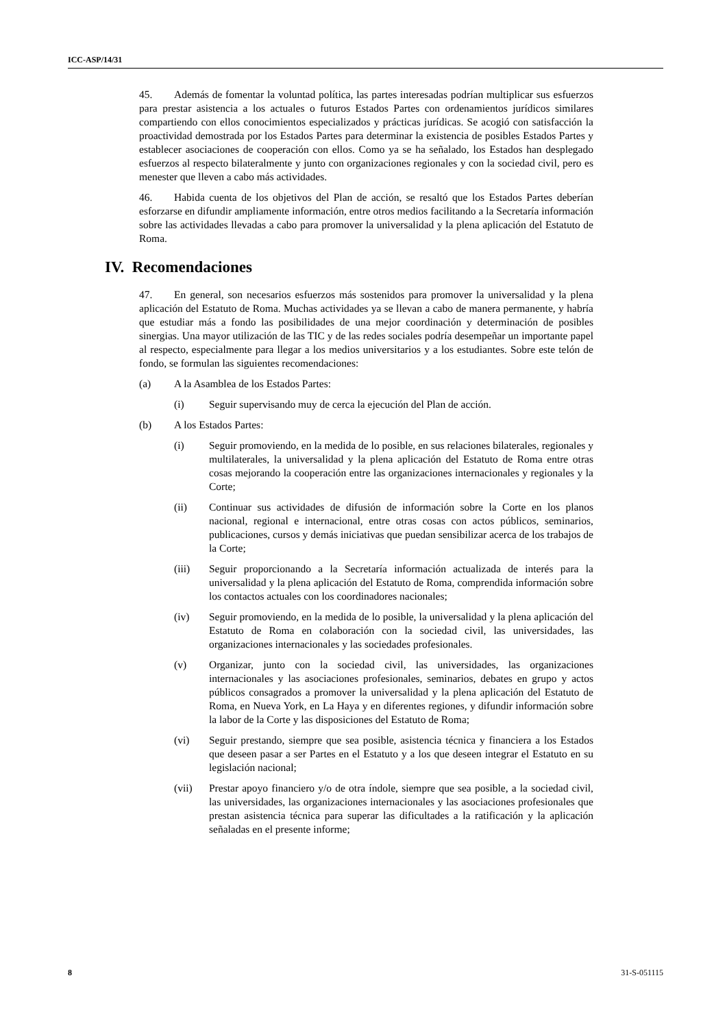ICC-ASP/14/31
45. Además de fomentar la voluntad política, las partes interesadas podrían multiplicar sus esfuerzos para prestar asistencia a los actuales o futuros Estados Partes con ordenamientos jurídicos similares compartiendo con ellos conocimientos especializados y prácticas jurídicas. Se acogió con satisfacción la proactividad demostrada por los Estados Partes para determinar la existencia de posibles Estados Partes y establecer asociaciones de cooperación con ellos. Como ya se ha señalado, los Estados han desplegado esfuerzos al respecto bilateralmente y junto con organizaciones regionales y con la sociedad civil, pero es menester que lleven a cabo más actividades.
46. Habida cuenta de los objetivos del Plan de acción, se resaltó que los Estados Partes deberían esforzarse en difundir ampliamente información, entre otros medios facilitando a la Secretaría información sobre las actividades llevadas a cabo para promover la universalidad y la plena aplicación del Estatuto de Roma.
IV. Recomendaciones
47. En general, son necesarios esfuerzos más sostenidos para promover la universalidad y la plena aplicación del Estatuto de Roma. Muchas actividades ya se llevan a cabo de manera permanente, y habría que estudiar más a fondo las posibilidades de una mejor coordinación y determinación de posibles sinergias. Una mayor utilización de las TIC y de las redes sociales podría desempeñar un importante papel al respecto, especialmente para llegar a los medios universitarios y a los estudiantes. Sobre este telón de fondo, se formulan las siguientes recomendaciones:
(a) A la Asamblea de los Estados Partes:
(i) Seguir supervisando muy de cerca la ejecución del Plan de acción.
(b) A los Estados Partes:
(i) Seguir promoviendo, en la medida de lo posible, en sus relaciones bilaterales, regionales y multilaterales, la universalidad y la plena aplicación del Estatuto de Roma entre otras cosas mejorando la cooperación entre las organizaciones internacionales y regionales y la Corte;
(ii) Continuar sus actividades de difusión de información sobre la Corte en los planos nacional, regional e internacional, entre otras cosas con actos públicos, seminarios, publicaciones, cursos y demás iniciativas que puedan sensibilizar acerca de los trabajos de la Corte;
(iii) Seguir proporcionando a la Secretaría información actualizada de interés para la universalidad y la plena aplicación del Estatuto de Roma, comprendida información sobre los contactos actuales con los coordinadores nacionales;
(iv) Seguir promoviendo, en la medida de lo posible, la universalidad y la plena aplicación del Estatuto de Roma en colaboración con la sociedad civil, las universidades, las organizaciones internacionales y las sociedades profesionales.
(v) Organizar, junto con la sociedad civil, las universidades, las organizaciones internacionales y las asociaciones profesionales, seminarios, debates en grupo y actos públicos consagrados a promover la universalidad y la plena aplicación del Estatuto de Roma, en Nueva York, en La Haya y en diferentes regiones, y difundir información sobre la labor de la Corte y las disposiciones del Estatuto de Roma;
(vi) Seguir prestando, siempre que sea posible, asistencia técnica y financiera a los Estados que deseen pasar a ser Partes en el Estatuto y a los que deseen integrar el Estatuto en su legislación nacional;
(vii) Prestar apoyo financiero y/o de otra índole, siempre que sea posible, a la sociedad civil, las universidades, las organizaciones internacionales y las asociaciones profesionales que prestan asistencia técnica para superar las dificultades a la ratificación y la aplicación señaladas en el presente informe;
8 31-S-051115